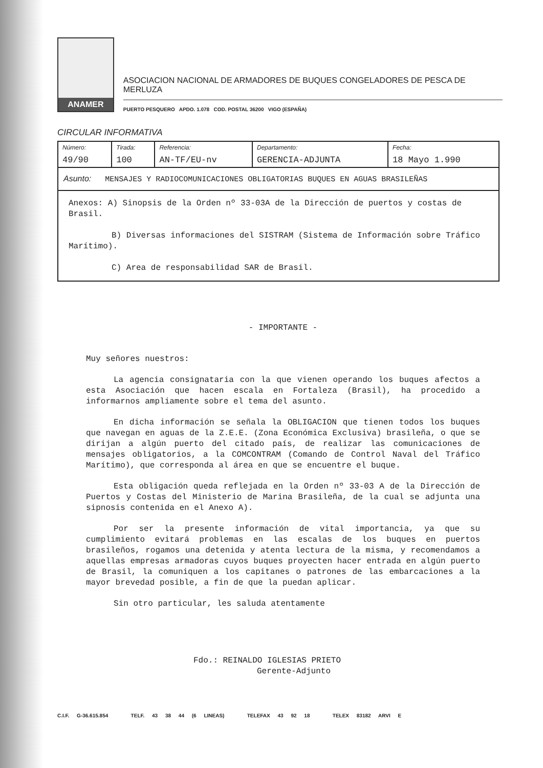ANAMER
ASOCIACION NACIONAL DE ARMADORES DE BUQUES CONGELADORES DE PESCA DE MERLUZA
PUERTO PESQUERO APDO. 1.078 COD. POSTAL 36200 VIGO (ESPAÑA)
CIRCULAR INFORMATIVA
| Número: 49/90 | Tirada: 100 | Referencia: AN-TF/EU-nv | Departamento: GERENCIA-ADJUNTA | Fecha: 18 Mayo 1.990 |
| Asunto: MENSAJES Y RADIOCOMUNICACIONES OBLIGATORIAS BUQUES EN AGUAS BRASILEÑAS | | | | |
| Anexos: A) Sinopsis de la Orden nº 33-03A de la Dirección de puertos y costas de Brasil. B) Diversas informaciones del SISTRAM (Sistema de Información sobre Tráfico Marítimo). C) Area de responsabilidad SAR de Brasil. | | | | |
- IMPORTANTE -
Muy señores nuestros:
La agencia consignataria con la que vienen operando los buques afectos a esta Asociación que hacen escala en Fortaleza (Brasil), ha procedido a informarnos ampliamente sobre el tema del asunto.
En dicha información se señala la OBLIGACION que tienen todos los buques que navegan en aguas de la Z.E.E. (Zona Económica Exclusiva) brasileña, o que se dirijan a algún puerto del citado país, de realizar las comunicaciones de mensajes obligatorios, a la COMCONTRAM (Comando de Control Naval del Tráfico Marítimo), que corresponda al área en que se encuentre el buque.
Esta obligación queda reflejada en la Orden nº 33-03 A de la Dirección de Puertos y Costas del Ministerio de Marina Brasileña, de la cual se adjunta una sipnosis contenida en el Anexo A).
Por ser la presente información de vital importancia, ya que su cumplimiento evitará problemas en las escalas de los buques en puertos brasileños, rogamos una detenida y atenta lectura de la misma, y recomendamos a aquellas empresas armadoras cuyos buques proyecten hacer entrada en algún puerto de Brasil, la comuniquen a los capitanes o patrones de las embarcaciones a la mayor brevedad posible, a fin de que la puedan aplicar.
Sin otro particular, les saluda atentamente
Fdo.: REINALDO IGLESIAS PRIETO
Gerente-Adjunto
C.I.F. G-36.615.854 TELF. 43 38 44 (6 LINEAS) TELEFAX 43 92 18 TELEX 83182 ARVI E